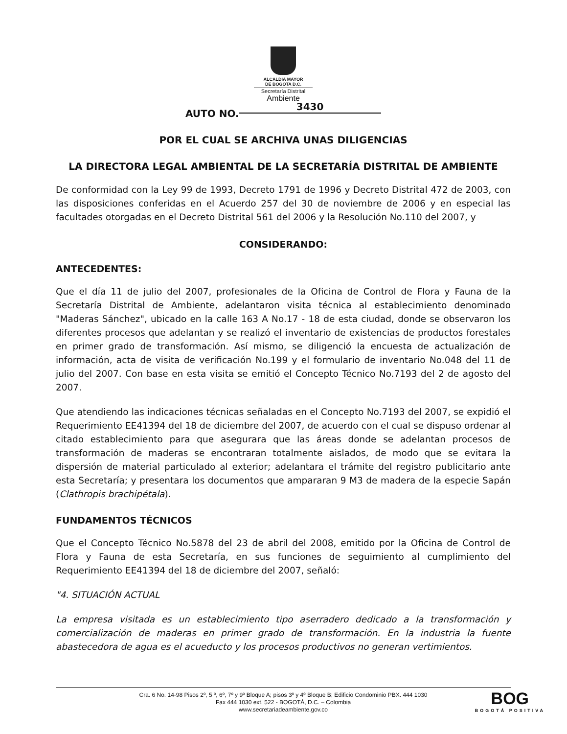ALCALDIA MAYOR
DE BOGOTA D.C.
Secretaría Distrital
Ambiente
AUTO NO. 3430
POR EL CUAL SE ARCHIVA UNAS DILIGENCIAS
LA DIRECTORA LEGAL AMBIENTAL DE LA SECRETARÍA DISTRITAL DE AMBIENTE
De conformidad con la Ley 99 de 1993, Decreto 1791 de 1996 y Decreto Distrital 472 de 2003, con las disposiciones conferidas en el Acuerdo 257 del 30 de noviembre de 2006 y en especial las facultades otorgadas en el Decreto Distrital 561 del 2006 y la Resolución No.110 del 2007, y
CONSIDERANDO:
ANTECEDENTES:
Que el día 11 de julio del 2007, profesionales de la Oficina de Control de Flora y Fauna de la Secretaría Distrital de Ambiente, adelantaron visita técnica al establecimiento denominado "Maderas Sánchez", ubicado en la calle 163 A No.17 - 18 de esta ciudad, donde se observaron los diferentes procesos que adelantan y se realizó el inventario de existencias de productos forestales en primer grado de transformación. Así mismo, se diligenció la encuesta de actualización de información, acta de visita de verificación No.199 y el formulario de inventario No.048 del 11 de julio del 2007. Con base en esta visita se emitió el Concepto Técnico No.7193 del 2 de agosto del 2007.
Que atendiendo las indicaciones técnicas señaladas en el Concepto No.7193 del 2007, se expidió el Requerimiento EE41394 del 18 de diciembre del 2007, de acuerdo con el cual se dispuso ordenar al citado establecimiento para que asegurara que las áreas donde se adelantan procesos de transformación de maderas se encontraran totalmente aislados, de modo que se evitara la dispersión de material particulado al exterior; adelantara el trámite del registro publicitario ante esta Secretaría; y presentara los documentos que ampararan 9 M3 de madera de la especie Sapán (Clathropis brachipétala).
FUNDAMENTOS TÉCNICOS
Que el Concepto Técnico No.5878 del 23 de abril del 2008, emitido por la Oficina de Control de Flora y Fauna de esta Secretaría, en sus funciones de seguimiento al cumplimiento del Requerimiento EE41394 del 18 de diciembre del 2007, señaló:
"4. SITUACIÓN ACTUAL
La empresa visitada es un establecimiento tipo aserradero dedicado a la transformación y comercialización de maderas en primer grado de transformación. En la industria la fuente abastecedora de agua es el acueducto y los procesos productivos no generan vertimientos.
Cra. 6 No. 14-98 Pisos 2º, 5 º, 6º, 7º y 9º Bloque A; pisos 3º y 4º Bloque B; Edificio Condominio PBX. 444 1030
Fax 444 1030 ext. 522 - BOGOTÁ, D.C. – Colombia
www.secretariadeambiente.gov.co
BOG
BOGOTÁ POSITIVA